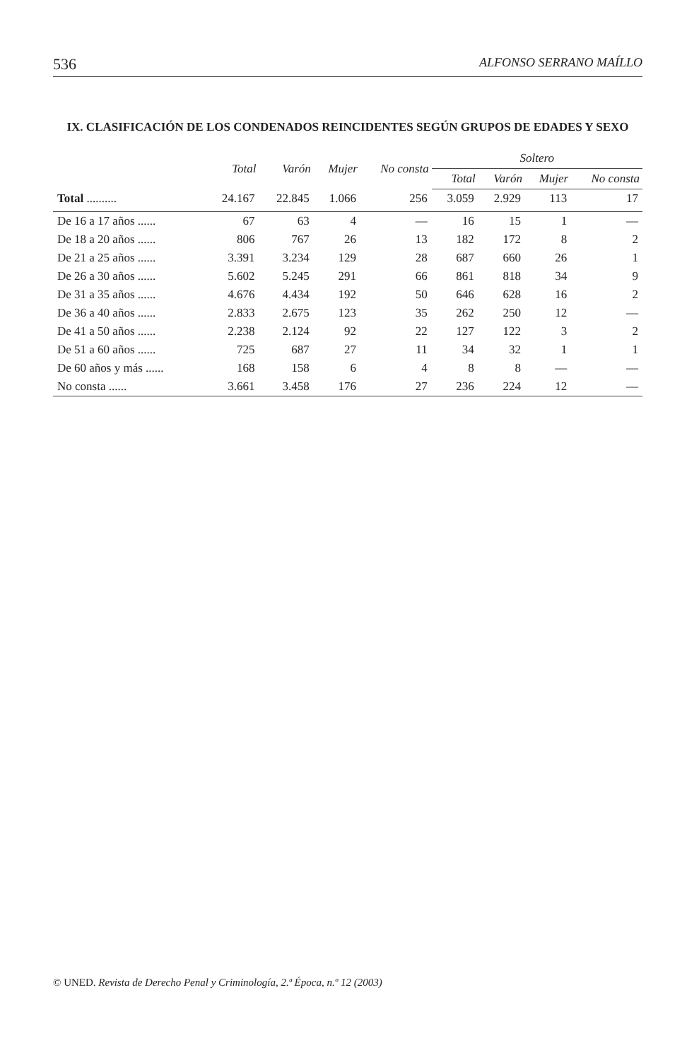536 ALFONSO SERRANO MAÍLLO
IX. CLASIFICACIÓN DE LOS CONDENADOS REINCIDENTES SEGÚN GRUPOS DE EDADES Y SEXO
| | Total | Varón | Mujer | No consta | Soltero | | | |
| --- | --- | --- | --- | --- | --- | --- | --- | --- |
| | | | | | Total | Varón | Mujer | No consta |
| Total .......... | 24.167 | 22.845 | 1.066 | 256 | 3.059 | 2.929 | 113 | 17 |
| De 16 a 17 años ...... | 67 | 63 | 4 | — | 16 | 15 | 1 | — |
| De 18 a 20 años ...... | 806 | 767 | 26 | 13 | 182 | 172 | 8 | 2 |
| De 21 a 25 años ...... | 3.391 | 3.234 | 129 | 28 | 687 | 660 | 26 | 1 |
| De 26 a 30 años ...... | 5.602 | 5.245 | 291 | 66 | 861 | 818 | 34 | 9 |
| De 31 a 35 años ...... | 4.676 | 4.434 | 192 | 50 | 646 | 628 | 16 | 2 |
| De 36 a 40 años ...... | 2.833 | 2.675 | 123 | 35 | 262 | 250 | 12 | — |
| De 41 a 50 años ...... | 2.238 | 2.124 | 92 | 22 | 127 | 122 | 3 | 2 |
| De 51 a 60 años ...... | 725 | 687 | 27 | 11 | 34 | 32 | 1 | 1 |
| De 60 años y más ...... | 168 | 158 | 6 | 4 | 8 | 8 | — | — |
| No consta ...... | 3.661 | 3.458 | 176 | 27 | 236 | 224 | 12 | — |
© UNED. Revista de Derecho Penal y Criminología, 2.ª Época, n.º 12 (2003)